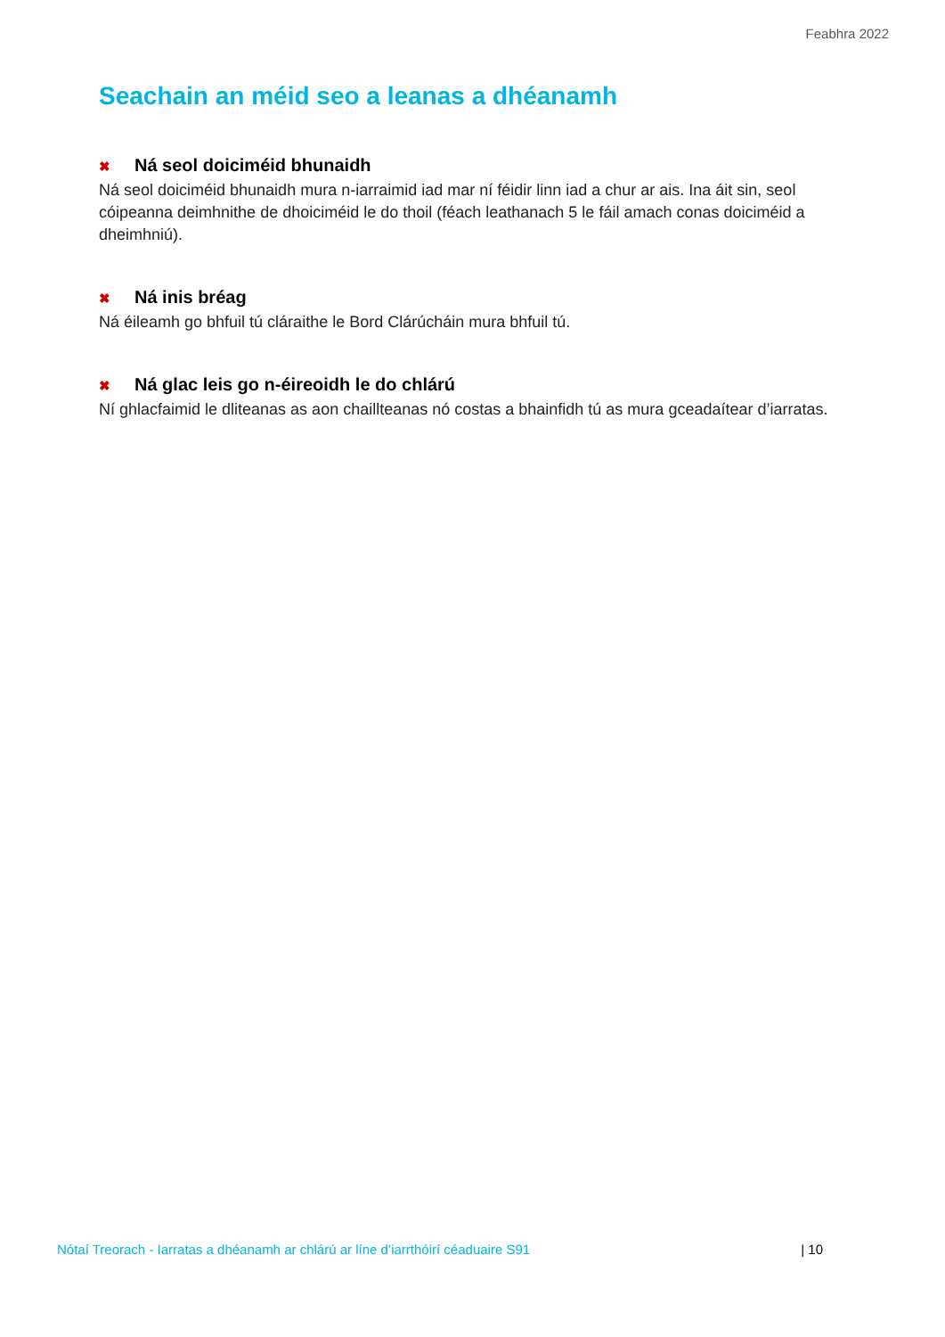Feabhra 2022
Seachain an méid seo a leanas a dhéanamh
✖ Ná seol doiciméid bhunaidh
Ná seol doiciméid bhunaidh mura n-iarraimid iad mar ní féidir linn iad a chur ar ais. Ina áit sin, seol cóipeanna deimhnithe de dhoiciméid le do thoil (féach leathanach 5 le fáil amach conas doiciméid a dheimhniú).
✖ Ná inis bréag
Ná éileamh go bhfuil tú cláraithe le Bord Clárúcháin mura bhfuil tú.
✖ Ná glac leis go n-éireoidh le do chlárú
Ní ghlacfaimid le dliteanas as aon chaillteanas nó costas a bhainfidh tú as mura gceadaítear d’iarratas.
Nótaí Treorach - Iarratas a dhéanamh ar chlárú ar líne d’iarrthóirí céaduaire S91 | 10